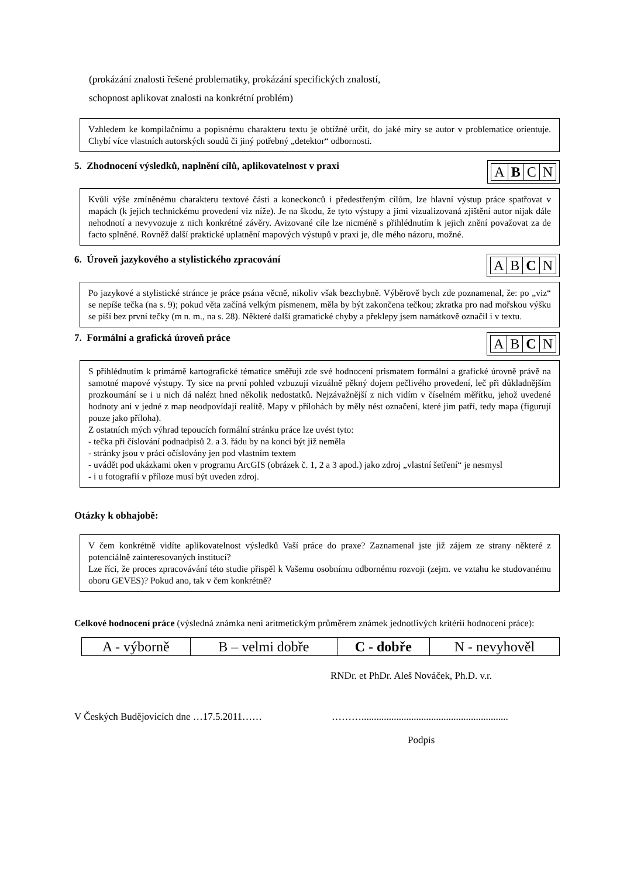(prokázání znalosti řešené problematiky, prokázání specifických znalostí,
schopnost aplikovat znalosti na konkrétní problém)
Vzhledem ke kompilačnímu a popisnému charakteru textu je obtížné určit, do jaké míry se autor v problematice orientuje. Chybí více vlastních autorských soudů či jiný potřebný „detektor“ odbornosti.
5. Zhodnocení výsledků, naplnění cílů, aplikovatelnost v praxi
| A | B | C | N |
Kvůli výše zmíněnému charakteru textové části a koneckonců i předestřeným cílům, lze hlavní výstup práce spatřovat v mapách (k jejich technickému provedení viz níže). Je na škodu, že tyto výstupy a jimi vizualizovaná zjištění autor nijak dále nehodnotí a nevyvozuje z nich konkrétné závěry. Avizované cíle lze nicméně s přihlédnutím k jejich znění považovat za de facto splněné. Rovněž další praktické uplatnění mapových výstupů v praxi je, dle mého názoru, možné.
6. Úroveň jazykového a stylistického zpracování
| A | B | C | N |
Po jazykové a stylistické stránce je práce psána věcně, nikoliv však bezchybně. Výběrově bych zde poznamenal, že: po „viz“ se nepíše tečka (na s. 9); pokud věta začíná velkým písmenem, měla by být zakončena tečkou; zkratka pro nad mořskou výšku se píší bez první tečky (m n. m., na s. 28). Některé další gramatické chyby a překlepy jsem namátkově označil i v textu.
7. Formální a grafická úroveň práce
| A | B | C | N |
S přihlédnutím k primárně kartografické tématice směřuji zde své hodnocení prismatem formální a grafické úrovně právě na samotné mapové výstupy. Ty sice na první pohled vzbuzují vizuálně pěkný dojem pečlivého provedení, leč při důkladnějším prozkoumání se i u nich dá nalézt hned několik nedostatků. Nejzávažnější z nich vidím v číselném měřítku, jehož uvedené hodnoty ani v jedné z map neodpovídají realitě. Mapy v přílohách by měly nést označení, které jim patří, tedy mapa (figurují pouze jako příloha).
Z ostatních mých výhrad tepoucích formální stránku práce lze uvést tyto:
- tečka při číslování podnadpisů 2. a 3. řádu by na konci být již neměla
- stránky jsou v práci očíslovány jen pod vlastním textem
- uvádět pod ukázkami oken v programu ArcGIS (obrázek č. 1, 2 a 3 apod.) jako zdroj „vlastní šetření“ je nesmysl
- i u fotografií v příloze musí být uveden zdroj.
Otázky k obhajobě:
V čem konkrétně vidíte aplikovatelnost výsledků Vaší práce do praxe? Zaznamenal jste již zájem ze strany některé z potenciálně zainteresovaných institucí?
Lze říci, že proces zpracovávání této studie přispěl k Vašemu osobnímu odbornému rozvoji (zejm. ve vztahu ke studovanému oboru GEVES)? Pokud ano, tak v čem konkrétně?
Celkové hodnocení práce (výsledná známka není aritmetickým průměrem známek jednotlivých kritérií hodnocení práce):
| A - výborně | B – velmi dobře | C - dobře | N - nevyhověl |
RNDr. et PhDr. Aleš Nováček, Ph.D. v.r.
V Českých Budějovicích dne …17.5.2011…… ………...........................................................
Podpis